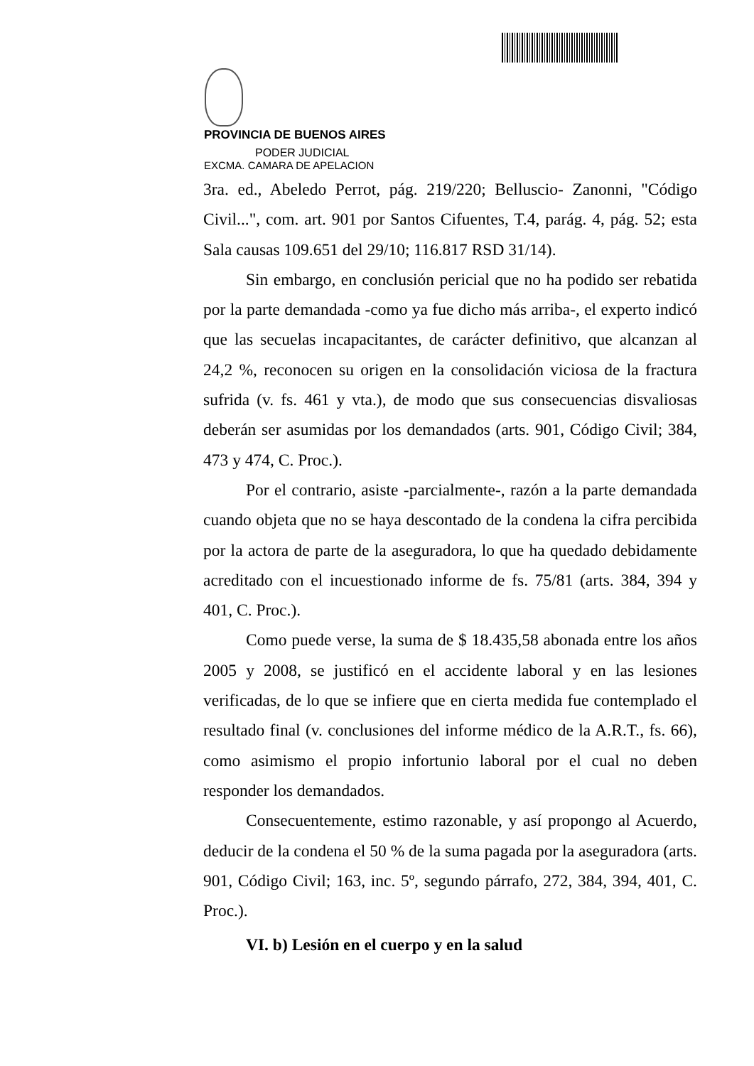PROVINCIA DE BUENOS AIRES
PODER JUDICIAL
EXCMA. CAMARA DE APELACION
3ra. ed., Abeledo Perrot, pág. 219/220; Belluscio- Zanonni, "Código Civil...", com. art. 901 por Santos Cifuentes, T.4, parág. 4, pág. 52; esta Sala causas 109.651 del 29/10; 116.817 RSD 31/14).
Sin embargo, en conclusión pericial que no ha podido ser rebatida por la parte demandada -como ya fue dicho más arriba-, el experto indicó que las secuelas incapacitantes, de carácter definitivo, que alcanzan al 24,2 %, reconocen su origen en la consolidación viciosa de la fractura sufrida (v. fs. 461 y vta.), de modo que sus consecuencias disvaliosas deberán ser asumidas por los demandados (arts. 901, Código Civil; 384, 473 y 474, C. Proc.).
Por el contrario, asiste -parcialmente-, razón a la parte demandada cuando objeta que no se haya descontado de la condena la cifra percibida por la actora de parte de la aseguradora, lo que ha quedado debidamente acreditado con el incuestionado informe de fs. 75/81 (arts. 384, 394 y 401, C. Proc.).
Como puede verse, la suma de $ 18.435,58 abonada entre los años 2005 y 2008, se justificó en el accidente laboral y en las lesiones verificadas, de lo que se infiere que en cierta medida fue contemplado el resultado final (v. conclusiones del informe médico de la A.R.T., fs. 66), como asimismo el propio infortunio laboral por el cual no deben responder los demandados.
Consecuentemente, estimo razonable, y así propongo al Acuerdo, deducir de la condena el 50 % de la suma pagada por la aseguradora (arts. 901, Código Civil; 163, inc. 5º, segundo párrafo, 272, 384, 394, 401, C. Proc.).
VI. b) Lesión en el cuerpo y en la salud